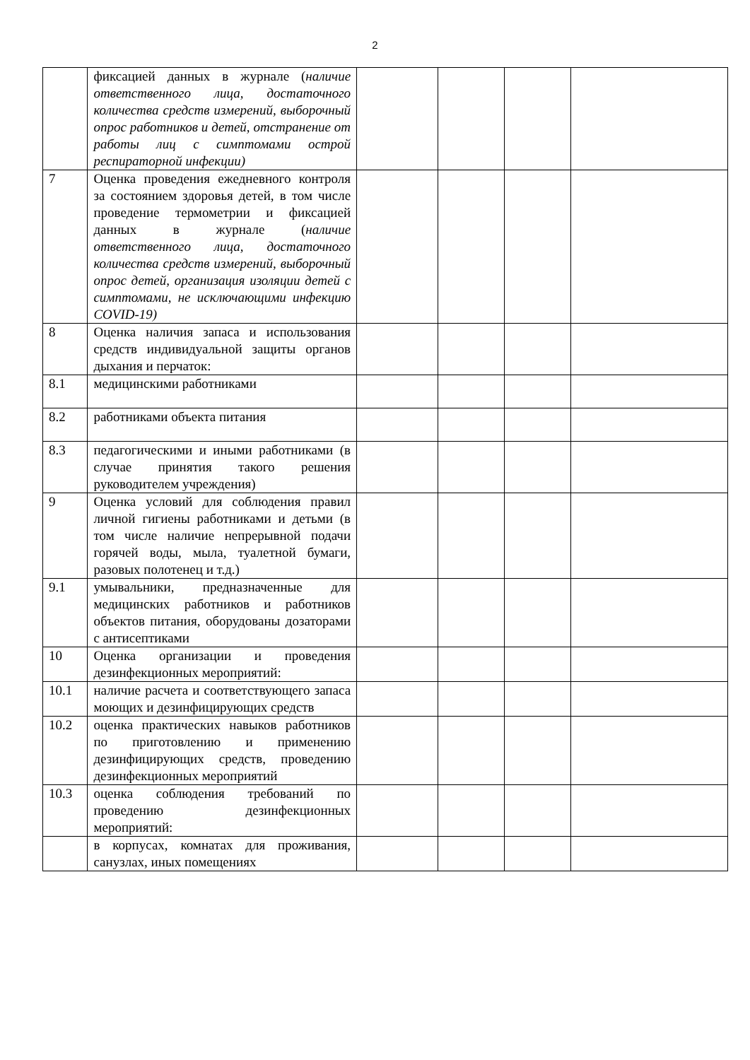2
| | фиксацией данных в журнале ( наличие ответственного лица, достаточного количества средств измерений, выборочный опрос работников и детей, отстранение от работы лиц с симптомами острой респираторной инфекции) | | | | |
| 7 | Оценка проведения ежедневного контроля за состоянием здоровья детей, в том числе проведение термометрии и фиксацией данных в журнале ( наличие ответственного лица, достаточного количества средств измерений, выборочный опрос детей, организация изоляции детей с симптомами, не исключающими инфекцию COVID-19) | | | | |
| 8 | Оценка наличия запаса и использования средств индивидуальной защиты органов дыхания и перчаток: | | | | |
| 8.1 | медицинскими работниками | | | | |
| 8.2 | работниками объекта питания | | | | |
| 8.3 | педагогическими и иными работниками (в случае принятия такого решения руководителем учреждения) | | | | |
| 9 | Оценка условий для соблюдения правил личной гигиены работниками и детьми (в том числе наличие непрерывной подачи горячей воды, мыла, туалетной бумаги, разовых полотенец и т.д.) | | | | |
| 9.1 | умывальники, предназначенные для медицинских работников и работников объектов питания, оборудованы дозаторами с антисептиками | | | | |
| 10 | Оценка организации и проведения дезинфекционных мероприятий: | | | | |
| 10.1 | наличие расчета и соответствующего запаса моющих и дезинфицирующих средств | | | | |
| 10.2 | оценка практических навыков работников по приготовлению и применению дезинфицирующих средств, проведению дезинфекционных мероприятий | | | | |
| 10.3 | оценка соблюдения требований по проведению дезинфекционных мероприятий: | | | | |
| | в корпусах, комнатах для проживания, санузлах, иных помещениях | | | | |